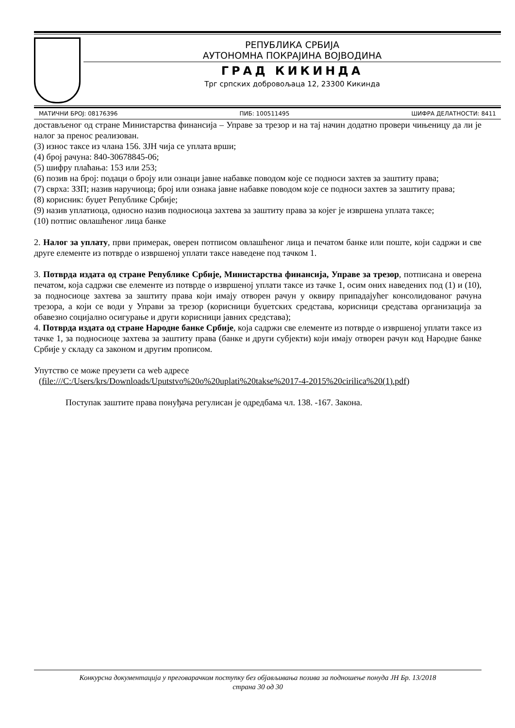РЕПУБЛИКА СРБИЈА
АУТОНОМНА ПОКРАЈИНА ВОЈВОДИНА
ГРАД КИКИНДА
Трг српских добровољаца 12, 23300 Кикинда
МАТИЧНИ БРОЈ: 08176396 ПИБ: 100511495 ШИФРА ДЕЛАТНОСТИ: 8411
достављеног од стране Министарства финансија – Управе за трезор и на тај начин додатно провери чињеницу да ли је налог за пренос реализован.
(3) износ таксе из члана 156. ЗЈН чија се уплата врши;
(4) број рачуна: 840-30678845-06;
(5) шифру плаћања: 153 или 253;
(6) позив на број: подаци о броју или ознаци јавне набавке поводом које се подноси захтев за заштиту права;
(7) сврха: ЗЗП; назив наручиоца; број или ознака јавне набавке поводом које се подноси захтев за заштиту права;
(8) корисник: буџет Републике Србије;
(9) назив уплатиоца, односно назив подносиоца захтева за заштиту права за којег је извршена уплата таксе;
(10) потпис овлашћеног лица банке
2. Налог за уплату, први примерак, оверен потписом овлашћеног лица и печатом банке или поште, који садржи и све друге елементе из потврде о извршеној уплати таксе наведене под тачком 1.
3. Потврда издата од стране Републике Србије, Министарства финансија, Управе за трезор, потписана и оверена печатом, која садржи све елементе из потврде о извршеној уплати таксе из тачке 1, осим оних наведених под (1) и (10), за подносиоце захтева за заштиту права који имају отворен рачун у оквиру припадајућег консолидованог рачуна трезора, а који се води у Управи за трезор (корисници буџетских средстава, корисници средстава организација за обавезно социјално осигурање и други корисници јавних средстава);
4. Потврда издата од стране Народне банке Србије, која садржи све елементе из потврде о извршеној уплати таксе из тачке 1, за подносиоце захтева за заштиту права (банке и други субјекти) који имају отворен рачун код Народне банке Србије у складу са законом и другим прописом.
Упутство се може преузети са web адресе
(file:///C:/Users/krs/Downloads/Uputstvo%20o%20uplati%20takse%2017-4-2015%20cirilica%20(1).pdf)
Поступак заштите права понуђача регулисан је одредбама чл. 138. -167. Закона.
Конкурсна документација у преговарачком поступку без објављивања позива за подношење понуда ЈН Бр. 13/2018
страна 30 од 30